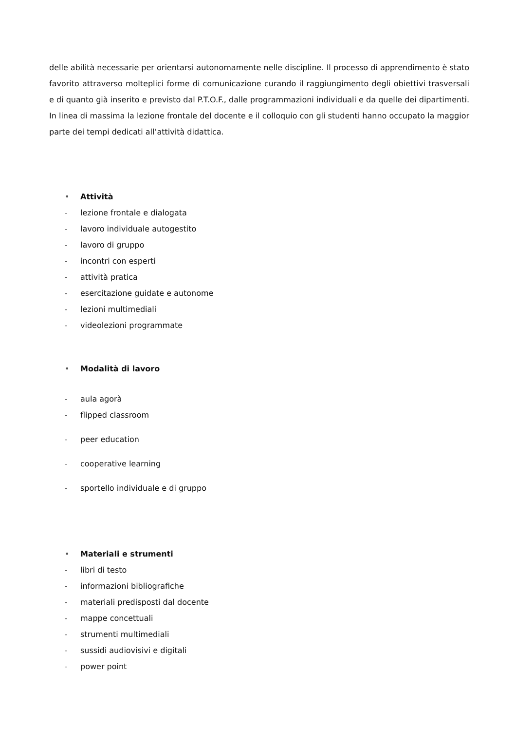delle abilità necessarie per orientarsi autonomamente nelle discipline. Il processo di apprendimento è stato favorito attraverso molteplici forme di comunicazione curando il raggiungimento degli obiettivi trasversali e di quanto già inserito e previsto dal P.T.O.F., dalle programmazioni individuali e da quelle dei dipartimenti. In linea di massima la lezione frontale del docente e il colloquio con gli studenti hanno occupato la maggior parte dei tempi dedicati all’attività didattica.
• Attività
- lezione frontale e dialogata
- lavoro individuale autogestito
- lavoro di gruppo
- incontri con esperti
- attività pratica
- esercitazione guidate e autonome
- lezioni multimediali
- videolezioni programmate
• Modalità di lavoro
- aula agorà
- flipped classroom
- peer education
- cooperative learning
- sportello individuale e di gruppo
• Materiali e strumenti
- libri di testo
- informazioni bibliografiche
- materiali predisposti dal docente
- mappe concettuali
- strumenti multimediali
- sussidi audiovisivi e digitali
- power point